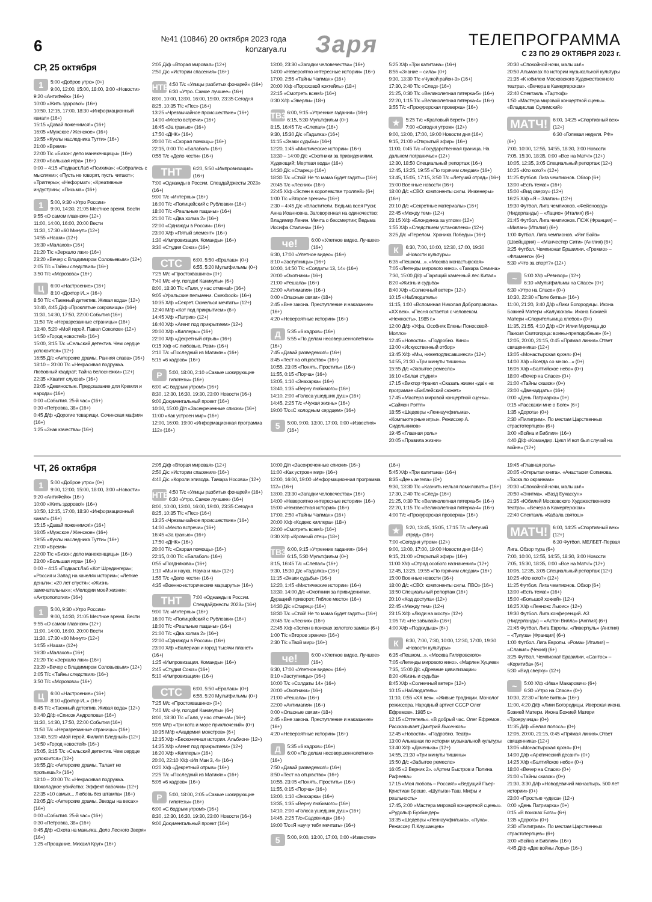6
№41 (10846) 20 октября 2023 года
konzarya.ru
Заря
ТЕЛЕПРОГРАММА
С 23 ПО 29 ОКТЯБРЯ 2023 г.
СР, 25 октября
1
5:00 «Доброе утро» (0+)
9:00, 12:00, 15:00, 18:00, 3:00 «Новости»
9:20 «АнтиФейк» (16+)
10:00 «Жить здорово!» (16+)
10:50, 12:15, 17:00, 18:30 «Информационный канал» (16+)
15:15 «Давай поженимся!» (16+)
16:05 «Мужское / Женское» (16+)
19:55 «Куклы наследника Тутти» (16+)
21:00 «Время»
22:00 Т/с «Бизон: дело манекенщицы» (16+)
23:00 «Большая игра» (16+)
0:00 – 4:15 «Подкаст.Лаб «Психика»; «Собрались с мыслями»; «Пусть не говорят, пусть читают»; «Триггеры»; «Неформат»; «Креативные индустрии»; «Письма» (16+)
1
5:00, 9:30 «Утро России»
9:00, 14:30, 21:05 Местное время. Вести
9:55 «О самом главном» (12+)
11:00, 14:00, 16:00, 20:00 Вести
11:30, 17:30 «60 Минут» (12+)
14:55 «Наши» (12+)
16:30 «Малахов» (16+)
21:20 Т/с «Зеркало лжи» (16+)
23:20 «Вечер с Владимиром Соловьевым» (12+)
2:05 Т/с «Тайны следствия» (16+)
3:50 Т/с «Морозова» (16+)
Ц
6:00 «Настроение» (16+)
8:10 «Доктор И..» (16+)
8:50 Т/с «Таежный детектив. Живая вода» (12+)
10:40, 4:45 Д/ф «Проклятые сокровища» (16+)
11:30, 14:30, 17:50, 22:00 События (16+)
11:50 Т/с «Неразрезанные страницы» (16+)
13:40, 5:20 «Мой герой. Павел Соколов» (12+)
14:50 «Город новостей» (16+)
15:00, 3:15 Т/с «Сельский детектив. Чем сердце успокоится» (12+)
16:55 Д/с «Актерские драмы. Ранняя слава» (16+)
18:10 – 20:00 Т/с «Некрасивая подружка. Любовный квадрат; Тайна белоснежки» (12+)
22:35 «Хватит слухов!» (16+)
23:05 «Девяностые. Предсказание для Кремля и народа» (16+)
0:00 «События. 25-й час» (16+)
0:30 «Петровка, 38» (16+)
0:45 Д/ф «Дорогие товарищи. Сочинская мафия» (16+)
1:25 «Знак качества» (16+)
2:05 Д/ф «Вторая мировая» (12+)
2:50 Д/с «Истории спасения» (16+)
НТВ
4:50 Т/с «Улицы разбитых фонарей» (16+)
6:30 «Утро. Самое лучшее» (16+)
8:00, 10:00, 13:00, 16:00, 19:00, 23:35 Сегодня
8:25, 10:35 Т/с «Пес» (16+)
13:25 «Чрезвычайное происшествие» (16+)
14:00 «Место встречи» (16+)
16:45 «За гранью» (16+)
17:50 «ДНК» (16+)
20:00 Т/с «Скорая помощь» (16+)
22:15, 0:00 Т/с «Балабол» (16+)
0:55 Т/с «Дело чести» (16+)
ТНТ
6:20, 5:50 «Импровизация» (16+)
7:00 «Однажды в России. Спецдайджесты 2023» (16+)
9:00 Т/с «Интерны» (16+)
16:00 Т/с «Полицейский с Рублевки» (16+)
18:00 Т/с «Реальные пацаны» (16+)
21:00 Т/с «Два холма 2» (16+)
22:00 «Однажды в России» (16+)
23:00 Х/ф «Пятый элемент» (16+)
1:30 «Импровизация. Команды» (16+)
3:30 «Студия Союз» (16+)
СТС
6:00, 5:50 «Ералаш» (0+)
6:55, 5:20 Мультфильмы (0+)
7:25 М/с «Простоквашино» (0+)
7:40 М/с «Ну, погоди! Каникулы» (6+)
8:00, 18:30 Т/с «Галя, у нас отмена!» (16+)
9:05 «Уральские пельмени. Смехbook» (16+)
10:35 Х/ф «Секрет. Осмелься мечтать» (12+)
12:40 М/ф «Кот под прикрытием» (6+)
14:45 Х/ф «Патрик» (12+)
16:40 Х/ф «Агент под прикрытием» (12+)
20:00 Х/ф «Киллеры» (16+)
22:00 Х/ф «Декретный отрыв» (16+)
0:15 Х/ф «С любовью, Рози» (16+)
2:10 Т/с «Последний из Магикян» (16+)
5:15 «6 кадров» (16+)
Р
5:00, 18:00, 2:10 «Самые шокирующие гипотезы» (16+)
6:00 «С бодрым утром!» (16+)
8:30, 12:30, 16:30, 19:30, 23:00 Новости (16+)
9:00 Документальный проект (16+)
10:00, 15:00 Д/п «Засекреченные списки» (16+)
11:00 «Как устроен мир» (16+)
12:00, 16:00, 19:00 «Информационная программа 112» (16+)
13:00, 23:30 «Загадки человечества» (16+)
14:00 «Невероятно интересные истории» (16+)
17:00, 2:55 «Тайны Чапман» (16+)
20:00 Х/ф «Пороховой коктейль» (18+)
22:15 «Смотреть всем!» (16+)
0:30 Х/ф «Эверли» (18+)
ТВ3
6:00, 9:15 «Утренние гадания» (16+)
6:15, 5:30 Мультфильм (0+)
8:15, 16:45 Т/с «Слепая» (16+)
9:30, 15:30 Д/с «Гадалка» (16+)
11:15 «Знаки судьбы» (16+)
12:20, 1:45 «Мистические истории» (16+)
13:30 – 14:00 Д/с «Охотники за привидениями. Худеющий; Мертвая вода» (16+)
14:30 Д/с «Старец» (16+)
18:30 Т/с «Стой! Не то мама будет гадать» (16+)
20:45 Т/с «Лесник» (16+)
22:45 Х/ф «Эспен в королевстве троллей» (6+)
1:00 Т/с «Второе зрение» (16+)
2:30 – 4:45 Д/с «Властители. Ведьма всея Руси; Анна Иоанновна. Заговоренная на одиночество; Владимир Ленин. Мечта о бессмертии; Ведьма Иосифа Сталина» (16+)
че!
6:00 «Улетное видео. Лучшее» (16+)
6:30, 17:00 «Улетное видео» (16+)
8:10 «Заступницы» (16+)
10:00, 14:50 Т/с «Солдаты 13, 14» (16+)
20:00 «Охотники» (16+)
21:00 «Решала» (16+)
22:00 «Антимагия» (16+)
0:00 «Опасные связи» (18+)
2:45 «Вне закона. Преступление и наказание» (16+)
4:20 «Невероятные истории» (16+)
Д
5:35 «6 кадров» (16+)
5:55 «По делам несовершеннолетних» (16+)
7:45 «Давай разведемся!» (16+)
8:45 «Тест на отцовство» (16+)
10:55, 23:05 «Понять. Простить» (16+)
11:55, 0:15 «Порча» (16+)
13:05, 1:10 «Знахарка» (16+)
13:40, 1:35 «Верну любимого» (16+)
14:10, 2:00 «Голоса ушедших душ» (16+)
14:45, 2:25 Т/с «Чужая жизнь» (16+)
19:00 Т/с«С холодным сердцем» (16+)
5
5:00, 9:00, 13:00, 17:00, 0:00 «Известия» (16+)
5:25 Х/ф «Три капитана» (16+)
8:55 «Знание – сила» (0+)
9:30, 13:30 Т/с «Чужой район-3» (16+)
17:30, 2:40 Т/с «След» (16+)
21:25, 0:30 Т/с «Великолепная пятерка-5» (16+)
22:20, 1:15 Т/с «Великолепная пятерка-4» (16+)
3:55 Т/с «Прокурорская проверка» (16+)
★
5:25 Т/с «Краповый берет» (16+)
7:00 «Сегодня утром» (12+)
9:00, 13:00, 17:00, 19:00 Новости дня (16+)
9:15, 21:00 «Открытый эфир» (16+)
11:00, 0:45 Т/с «Государственная граница. На дальнем пограничье» (12+)
12:30, 18:50 Специальный репортаж (16+)
12:45, 13:25, 19:55 «По горячим следам» (16+)
13:45, 15:05, 17:15, 3:50 Т/с «Летучий отряд» (16+)
15:00 Военные новости (16+)
18:00 Д/с «СВО: компоненты силы. Инженеры» (16+)
20:10 Д/с «Секретные материалы» (16+)
22:45 «Между тем» (12+)
23:15 Х/ф «Блондинка за углом» (12+)
1:55 Х/ф «Следствием установлено» (12+)
3:25 Д/с «Перелом. Хроника Победы» (16+)
К
6:30, 7:00, 10:00, 12:30, 17:00, 19:30 «Новости культуры»
6:35 «Пешком...». «Москва монастырская»
7:05 «Легенды мирового кино». «Тамара Семина»
7:30, 15:00 Д/ф «Парящий каменный лес Китая»
8:20 «Жизнь и судьба»
8:40 Х/ф «Солнечный ветер» (12+)
10:15 «Наблюдатель»
11:15, 1:00 «Вспоминая Николая Доброправова». «ХХ век». «Песня остается с человеком. «Нежность». 1985 г.»
12:00 Д/ф «Уфа. Особняк Елены Поносовой-Молло»
12:45 «Новости». «Подробно. Кино»
13:00 «Искусственный отбор»
13:45 Х/ф «Мы, нижеподписавшиеся» (12+)
14:55, 21:30 «Три минуты тишины»
15:55 Д/с «Забытое ремесло»
16:10 «Белая студия»
17:15 «Виктор Франкл «Сказать жизни «да!» «в программе «Библейский сюжет»
17:45 «Мастера мировой концертной сцены». «Саймон Рэттл»
18:55 «Шедевры «Леннаучфильма». «Компьютерные игры». Режиссер А. Сидельников»
19:45 «Главная роль»
20:05 «Правила жизни»
20:30 «Спокойной ночи, малыши!»
20:50 Альманах по истории музыкальной культуры
21:35 «К юбилею Московского Художественного театра». «Вечера в Камергерском»
22:40 Спектакль «Тартюф»
1:50 «Мастера мировой концертной сцены». «Владислав Сулимский»
МАТЧ!
6:00, 14:25 «Спортивный век» (12+)
6:30 «Голевая неделя. РФ» (6+)
7:00, 10:00, 12:55, 14:55, 18:30, 3:00 Новости
7:05, 15:30, 18:35, 0:00 «Все на Матч!» (12+)
10:05, 12:35, 3:05 Специальный репортаж (12+)
10:25 «Кто кого?» (12+)
11:25 Футбол. Лига чемпионов. Обзор (6+)
13:00 «Есть тема!» (16+)
15:00 «Вид сверху» (12+)
16:25 Х/ф «Я – Златан» (12+)
19:30 Футбол. Лига чемпионов. «Фейеноорд» (Нидерланды) – «Лацио» (Италия) (6+)
21:45 Футбол. Лига чемпионов. ПСЖ (Франция) – «Милан» (Италия) (6+)
1:00 Футбол. Лига чемпионов. «Янг Бойз» (Швейцария) – «Манчестер Сити» (Англия) (6+)
3:25 Футбол. Чемпионат Бразилии. «Гремио» – «Фламенго» (6+)
5:30 «Что за спорт?» (12+)
~
5:00 Х/ф «Ревизор» (12+)
6:10 «Мультфильмы на Спасе» (0+)
6:30 «Утро на Спасе» (0+)
10:30, 22:30 «Поле битвы» (16+)
11:00, 21:20, 3:40 Д/ф «Лики Богородицы. Икона Божией Матери «Калужская». Икона Божией Матери «Спорительница хлебов» (0+)
11:35, 21:55, 4:10 Д/ф «От Илии Муромца до Паисия Святогорца: воины-преподобные» (6+)
12:05, 20:00, 21:15, 0:45 «Прямая линия».Ответ священника» (12+)
13:05 «Монастырская кухня» (0+)
14:00 Х/ф «Всегда со мною...» (0+)
16:05 Х/ф «Балтийское небо» (0+)
18:00 «Вечер на Спасе» (0+)
21:00 «Тайны сказок» (0+)
23:00 «Двенадцать» (16+)
0:00 «День Патриарха» (0+)
0:15 «Расскажи мне о Боге» (6+)
1:35 «Дорога» (0+)
2:30 «Пилигрим». По местам Царственных страстотерпцев» (6+)
3:00 «Война и Библия» (16+)
4:40 Д/ф «Командир. Цикл И вот был случай на войне» (12+)
ЧТ, 26 октября
1
5:00 «Доброе утро» (0+)
9:00, 12:00, 15:00, 18:00, 3:00 «Новости»
9:20 «АнтиФейк» (16+)
10:00 «Жить здорово!» (16+)
10:50, 12:15, 17:00, 18:30 «Информационный канал» (16+)
15:15 «Давай поженимся!» (16+)
16:05 «Мужское / Женское» (16+)
19:55 «Куклы наследника Тутти» (16+)
21:00 «Время»
22:00 Т/с «Бизон: дело манекенщицы» (16+)
23:00 «Большая игра» (16+)
0:00 – 4:15 «Подкаст.Лаб «Кот Шредингера»; «Россия и Запад на качелях истории»; «Легкие деньги»; «20 лет спустя»; «Жизнь замечательных»; «Мелодии моей жизни»; «Антропология» (16+)
1
5:00, 9:30 «Утро России»
9:00, 14:30, 21:05 Местное время. Вести
9:55 «О самом главном» (12+)
11:00, 14:00, 16:00, 20:00 Вести
11:30, 17:30 «60 Минут» (12+)
14:55 «Наши» (12+)
16:30 «Малахов» (16+)
21:20 Т/с «Зеркало лжи» (16+)
23:20 «Вечер с Владимиром Соловьевым» (12+)
2:05 Т/с «Тайны следствия» (16+)
3:50 Т/с «Морозова» (16+)
Ц
6:00 «Настроение» (16+)
8:10 «Доктор И..» (16+)
8:45 Т/с «Таежный детектив. Живая вода» (12+)
10:40 Д/ф «Список Андропова» (16+)
11:30, 14:30, 17:50, 22:00 События (16+)
11:50 Т/с «Неразрезанные страницы» (16+)
13:40, 5:20 «Мой герой. Филипп Бледный» (12+)
14:50 «Город новостей» (16+)
15:05, 3:15 Т/с «Сельский детектив. Чем сердце успокоится» (12+)
16:55 Д/с «Актерские драмы. Талант не пропьешь?» (16+)
18:10 – 20:00 Т/с «Некрасивая подружка. Шоколадное убийство; Эффект бабочки» (12+)
22:35 «10 самых... Любовь без штампа» (16+)
23:05 Д/с «Актерские драмы. Звезды на весах» (16+)
0:00 «События. 25-й час» (16+)
0:30 «Петровка, 38» (16+)
0:45 Д/ф «Охота на маньяка. Дело Лесного Зверя» (16+)
1:25 «Прощание. Михаил Круг» (16+)
2:05 Д/ф «Вторая мировая» (12+)
2:50 Д/с «Истории спасения» (16+)
4:40 Д/с «Короли эпизода. Тамара Носова» (12+)
НТВ
4:50 Т/с «Улицы разбитых фонарей» (16+)
6:30 «Утро. Самое лучшее» (16+)
8:00, 10:00, 13:00, 16:00, 19:00, 23:35 Сегодня
8:25, 10:35 Т/с «Пес» (16+)
13:25 «Чрезвычайное происшествие» (16+)
14:00 «Место встречи» (16+)
16:45 «За гранью» (16+)
17:50 «ДНК» (16+)
20:00 Т/с «Скорая помощь» (16+)
22:15, 0:00 Т/с «Балабол» (16+)
0:55 «Позднякова» (16+)
1:10 «Мы и наука. Наука и мы» (12+)
1:55 Т/с «Дело чести» (16+)
4:35 «Военно-исторические маршруты» (16+)
ТНТ
7:00 «Однажды в России. Спецдайджесты 2023» (16+)
9:00 Т/с «Интерны» (16+)
16:00 Т/с «Полицейский с Рублевки» (16+)
18:00 Т/с «Реальные пацаны» (16+)
21:00 Т/с «Два холма 2» (16+)
22:00 «Однажды в России» (16+)
23:00 Х/ф «Валериан и город тысячи планет» (16+)
1:25 «Импровизация. Команды» (16+)
2:45 «Студия Союз» (16+)
5:10 «Импровизация» (16+)
СТС
6:00, 5:50 «Ералаш» (0+)
6:55, 5:20 Мультфильмы (0+)
7:25 М/с «Простоквашино» (0+)
7:40 М/с «Ну, погоди! Каникулы» (6+)
8:00, 18:30 Т/с «Галя, у нас отмена!» (16+)
9:05 М/ф «Три кота и море приключений» (0+)
10:35 М/ф «Академия монстров» (6+)
12:15 Х/ф «Бесконечная история. Альбион» (12+)
14:25 Х/ф «Агент под прикрытием» (12+)
16:20 Х/ф «Киллеры» (16+)
20:00, 22:10 Х/ф «Ип Ман 3, 4» (16+)
0:20 Х/ф «Декретный отрыв» (16+)
2:25 Т/с «Последний из Магикян» (16+)
5:05 «6 кадров» (16+)
Р
5:00, 18:00, 2:05 «Самые шокирующие гипотезы» (16+)
6:00 «С бодрым утром!» (16+)
8:30, 12:30, 16:30, 19:30, 23:00 Новости (16+)
9:00 Документальный проект (16+)
10:00 Д/п «Засекреченные списки» (16+)
11:00 «Как устроен мир» (16+)
12:00, 16:00, 19:00 «Информационная программа 112» (16+)
13:00, 23:30 «Загадки человечества» (16+)
14:00 «Невероятно интересные истории» (16+)
15:00 «Неизвестная история» (16+)
17:00, 2:50 «Тайны Чапман» (16+)
20:00 Х/ф «Кодекс киллера» (18+)
22:00 «Смотреть всем!» (16+)
0:30 Х/ф «Кровный отец» (18+)
ТВ3
6:00, 9:15 «Утренние гадания» (16+)
6:15, 5:30 Мультфильм (0+)
8:15, 16:45 Т/с «Слепая» (16+)
9:30, 15:30 Д/с «Гадалка» (16+)
11:15 «Знаки судьбы» (16+)
12:20, 1:45 «Мистические истории» (16+)
13:30, 14:00 Д/с «Охотники за привидениями. Дурацкий приворот; Гиблое место» (16+)
14:30 Д/с «Старец» (16+)
18:30 Т/с «Стой! Не то мама будет гадать» (16+)
20:45 Т/с «Лесник» (16+)
22:45 Х/ф «Эспен в поисках золотого замка» (6+)
1:00 Т/с «Второе зрение» (16+)
2:30 Т/с «Твой мир» (16+)
че!
6:00 «Улетное видео. Лучшее» (16+)
6:30, 17:00 «Улетное видео» (16+)
8:10 «Заступницы» (16+)
10:00 Т/с «Солдаты 14» (16+)
20:00 «Охотники» (16+)
21:00 «Решала» (16+)
22:00 «Антимагия» (16+)
0:00 «Опасные связи» (18+)
2:45 «Вне закона. Преступление и наказание» (16+)
4:20 «Невероятные истории» (16+)
Д
5:35 «6 кадров» (16+)
6:00 «По делам несовершеннолетних» (16+)
7:50 «Давай разведемся!» (16+)
8:50 «Тест на отцовство» (16+)
10:55, 23:05 «Понять. Простить» (16+)
11:55, 0:15 «Порча» (16+)
13:00, 1:10 «Знахарка» (16+)
13:35, 1:35 «Верну любимого» (16+)
14:10, 2:00 «Голоса ушедших душ» (16+)
14:45, 2:25 Т/с«Садовница» (16+)
19:00 Т/с«Я научу тебя мечтать» (16+)
5
5:00, 9:00, 13:00, 17:00, 0:00 «Известия»
(16+)
5:45 Х/ф «Три капитана» (16+)
8:35 «День ангела» (0+)
9:30, 13:30 Т/с «Казнить нельзя помиловать» (16+)
17:30, 2:40 Т/с «След» (16+)
21:25, 0:30 Т/с «Великолепная пятерка-5» (16+)
22:20, 1:15 Т/с «Великолепная пятерка-4» (16+)
4:00 Т/с «Прокурорская проверка» (16+)
★
5:20, 13:45, 15:05, 17:15 Т/с «Летучий отряд» (16+)
7:00 «Сегодня утром» (12+)
9:00, 13:00, 17:00, 19:00 Новости дня (16+)
9:15, 21:00 «Открытый эфир» (16+)
11:00 Х/ф «Отряд особого назначения» (12+)
12:45, 13:25, 19:55 «По горячим следам» (16+)
15:00 Военные новости (16+)
18:00 Д/с «СВО: компоненты силы. ПВО» (16+)
18:50 Специальный репортаж (16+)
20:10 «Код доступа» (12+)
22:45 «Между тем» (12+)
23:15 Х/ф «Люди на мосту» (12+)
1:05 Т/с «Не забывай» (16+)
4:00 Х/ф «Подкидыш» (6+)
К
6:30, 7:00, 7:30, 10:00, 12:30, 17:00, 19:30 «Новости культуры»
6:35 «Пешком...». «Москва Гиляровского»
7:05 «Легенды мирового кино». «Марлен Хуциев»
7:35, 15:00 Д/с «Древние цивилизации»
8:20 «Жизнь и судьба»
8:45 Х/ф «Солнечный ветер» (12+)
10:15 «Наблюдатель»
11:10, 0:55 «ХХ век». «Живые традиции. Монолог режиссера. Народный артист СССР Олег Ефремов». 1985 г.»
12:15 «Оттепель». «В добрый час. Олег Ефремов. Рассказывает Дмитрий Лысенков»
12:45 «Новости». «Подробно. Театр»
13:00 Альманах по истории музыкальной культуры
13:40 Х/ф «Доченька» (12+)
14:55, 21:30 «Три минуты тишины»
15:50 Д/с «Забытое ремесло»
16:05 «2 Верник 2». «Артем Быстров и Полина Рафеева»
17:15 «Моя любовь – Россия!» «Ведущий Пьер-Кристиан Броше. «Шульган-Таш. Мифы и реальность»
17:45, 2:00 «Мастера мировой концертной сцены». «Рудольф Бухбиндер»
18:35 «Шедевры «Леннаучфильма». «Луна». Режиссер П.Клушанцев»
19:45 «Главная роль»
20:05 «Открытая книга». «Анастасия Сопикова. «Тоска по окраинам»
20:30 «Спокойной ночи, малыши!»
20:50 «Энигма». «Вазд Бухассун»
21:35 «Юбилей Московского Художественного театра». «Вечера в Камергерском»
22:40 Спектакль «Кабала святош»
МАТЧ!
6:00, 14:25 «Спортивный век» (12+)
6:30 Футбол. МЕЛБЕТ-Первая Лига. Обзор тура (6+)
7:00, 10:00, 12:55, 14:55, 18:30, 3:00 Новости
7:05, 15:30, 18:35, 0:00 «Все на Матч!» (12+)
10:05, 12:35, 3:05 Специальный репортаж (12+)
10:25 «Кто кого?» (12+)
11:25 Футбол. Лига чемпионов. Обзор (6+)
13:00 «Есть тема!» (16+)
15:00 «Большой хоккей» (12+)
16:25 Х/ф «Леннокс Льюис» (12+)
19:30 Футбол. Лига конференций. АЗ (Нидерланды) – «Астон Вилла» (Англия) (6+)
21:45 Футбол. Лига Европы. «Ливерпуль» (Англия) – «Тулуза» (Франция) (6+)
1:00 Футбол. Лига Европы. «Рома» (Италия) – «Славия» (Чехия) (6+)
3:25 Футбол. Чемпионат Бразилии. «Сантос» – «Коритиба» (6+)
5:30 «Вид сверху» (12+)
~
5:00 Х/ф «Иван Макарович» (6+)
6:30 «Утро на Спасе» (0+)
10:30, 22:30 «Поле битвы» (16+)
11:00, 4:20 Д/ф «Лики Богородицы. Иверская икона Божией Матери. Икона Божией Матери «Троеручица» (0+)
11:35 Д/ф «Белая полоса» (0+)
12:05, 20:00, 21:15, 0:45 «Прямая линия».Ответ священника» (12+)
13:05 «Монастырская кухня» (0+)
14:00 Д/ф «Арктический десант» (0+)
14:25 Х/ф «Балтийское небо» (0+)
18:00 «Вечер на Спасе» (0+)
21:00 «Тайны сказок» (0+)
21:30, 3:30 Д/ф «Новодевичий монастырь. 500 лет истории» (0+)
23:00 «Простые чудеса» (12+)
0:00 «День Патриарха» (0+)
0:15 «В поисках Бога» (6+)
1:35 «Дорога» (0+)
2:30 «Пилигрим». По местам Царственных страстотерпцев» (6+)
3:00 «Война и Библия» (16+)
4:45 Д/ф «Две войны Лоры» (16+)